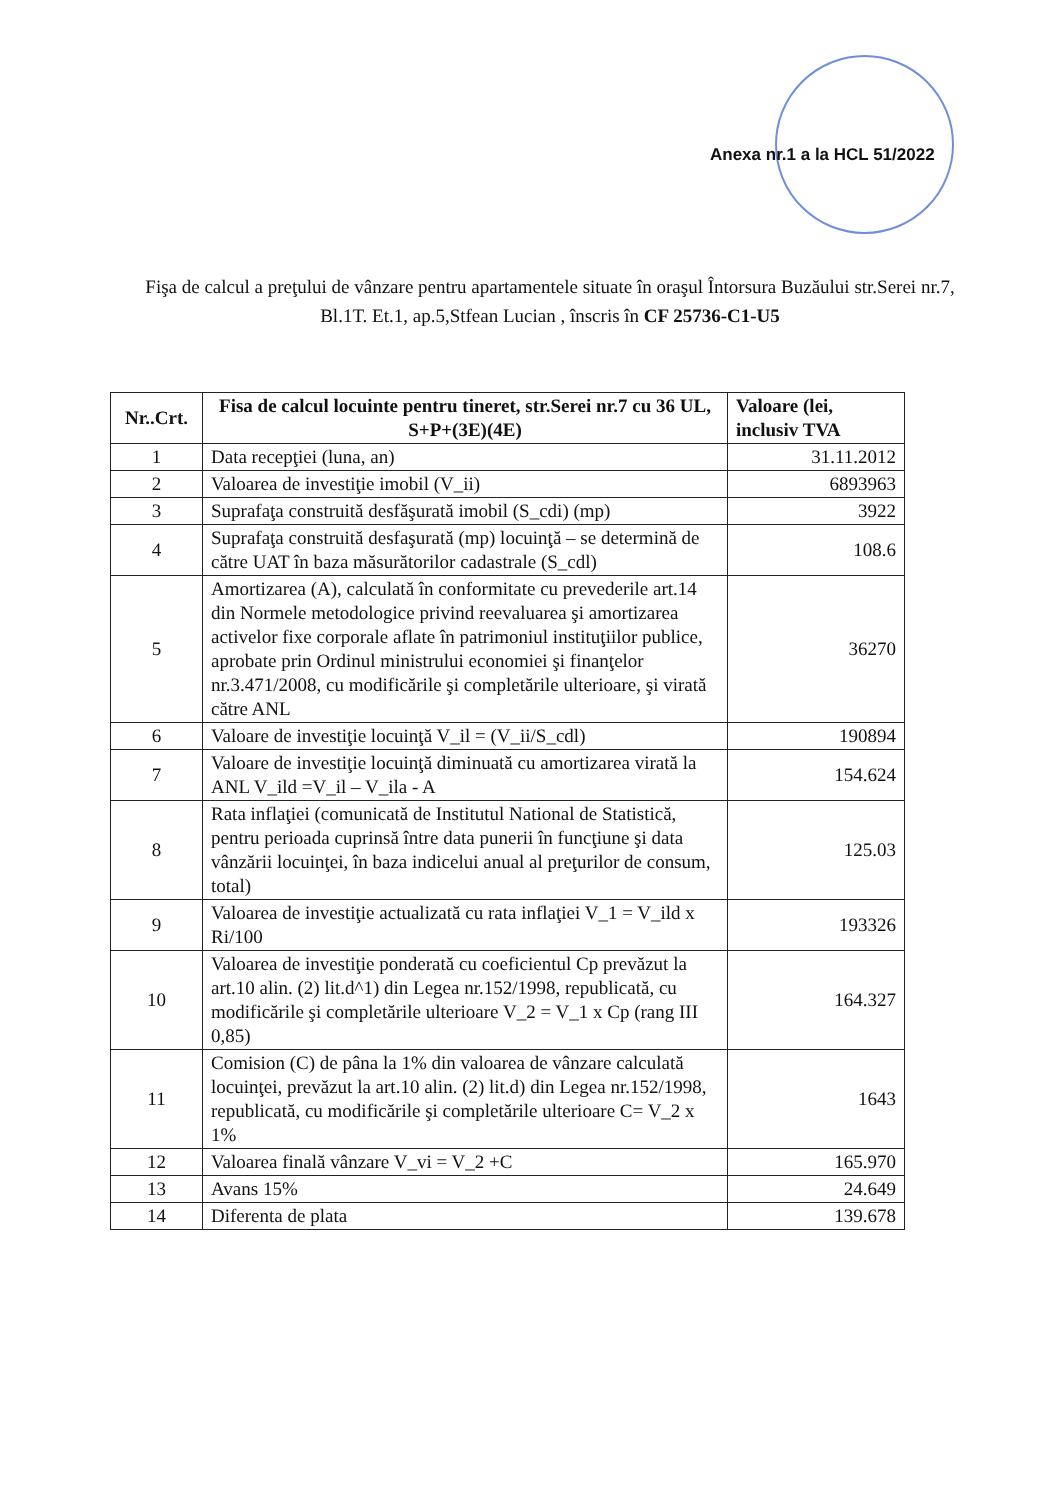Anexa nr.1 a la HCL 51/2022
Fişa de calcul a preţului de vânzare pentru apartamentele situate în oraşul Întorsura Buzăului str.Serei nr.7, Bl.1T. Et.1, ap.5,Stfean Lucian , înscris în CF 25736-C1-U5
| Nr..Crt. | Fisa de calcul locuinte pentru tineret, str.Serei nr.7 cu 36 UL, S+P+(3E)(4E) | Valoare (lei, inclusiv TVA |
| --- | --- | --- |
| 1 | Data recepţiei (luna, an) | 31.11.2012 |
| 2 | Valoarea de investiţie imobil (V_ii) | 6893963 |
| 3 | Suprafaţa construită desfăşurată imobil (S_cdi) (mp) | 3922 |
| 4 | Suprafaţa construită desfaşurată (mp) locuinţă – se determină de către UAT în baza măsurătorilor cadastrale (S_cdl) | 108.6 |
| 5 | Amortizarea (A), calculată în conformitate cu prevederile art.14 din Normele metodologice privind reevaluarea şi amortizarea activelor fixe corporale aflate în patrimoniul instituţiilor publice, aprobate prin Ordinul ministrului economiei şi finanţelor nr.3.471/2008, cu modificările şi completările ulterioare, şi virată către ANL | 36270 |
| 6 | Valoare de investiţie locuinţă V_il = (V_ii/S_cdl) | 190894 |
| 7 | Valoare de investiţie locuinţă diminuată cu amortizarea virată la ANL V_ild =V_il – V_ila - A | 154.624 |
| 8 | Rata inflaţiei (comunicată de Institutul National de Statistică, pentru perioada cuprinsă între data punerii în funcţiune şi data vânzării locuinţei, în baza indicelui anual al preţurilor de consum, total) | 125.03 |
| 9 | Valoarea de investiţie actualizată cu rata inflaţiei V_1 = V_ild x Ri/100 | 193326 |
| 10 | Valoarea de investiţie ponderată cu coeficientul Cp prevăzut la art.10 alin. (2) lit.d^1) din Legea nr.152/1998, republicată, cu modificările şi completările ulterioare V_2 = V_1 x Cp (rang III 0,85) | 164.327 |
| 11 | Comision (C) de pâna la 1% din valoarea de vânzare calculată locuinţei, prevăzut la art.10 alin. (2) lit.d) din Legea nr.152/1998, republicată, cu modificările şi completările ulterioare C= V_2 x 1% | 1643 |
| 12 | Valoarea finală vânzare V_vi = V_2 +C | 165.970 |
| 13 | Avans 15% | 24.649 |
| 14 | Diferenta de plata | 139.678 |